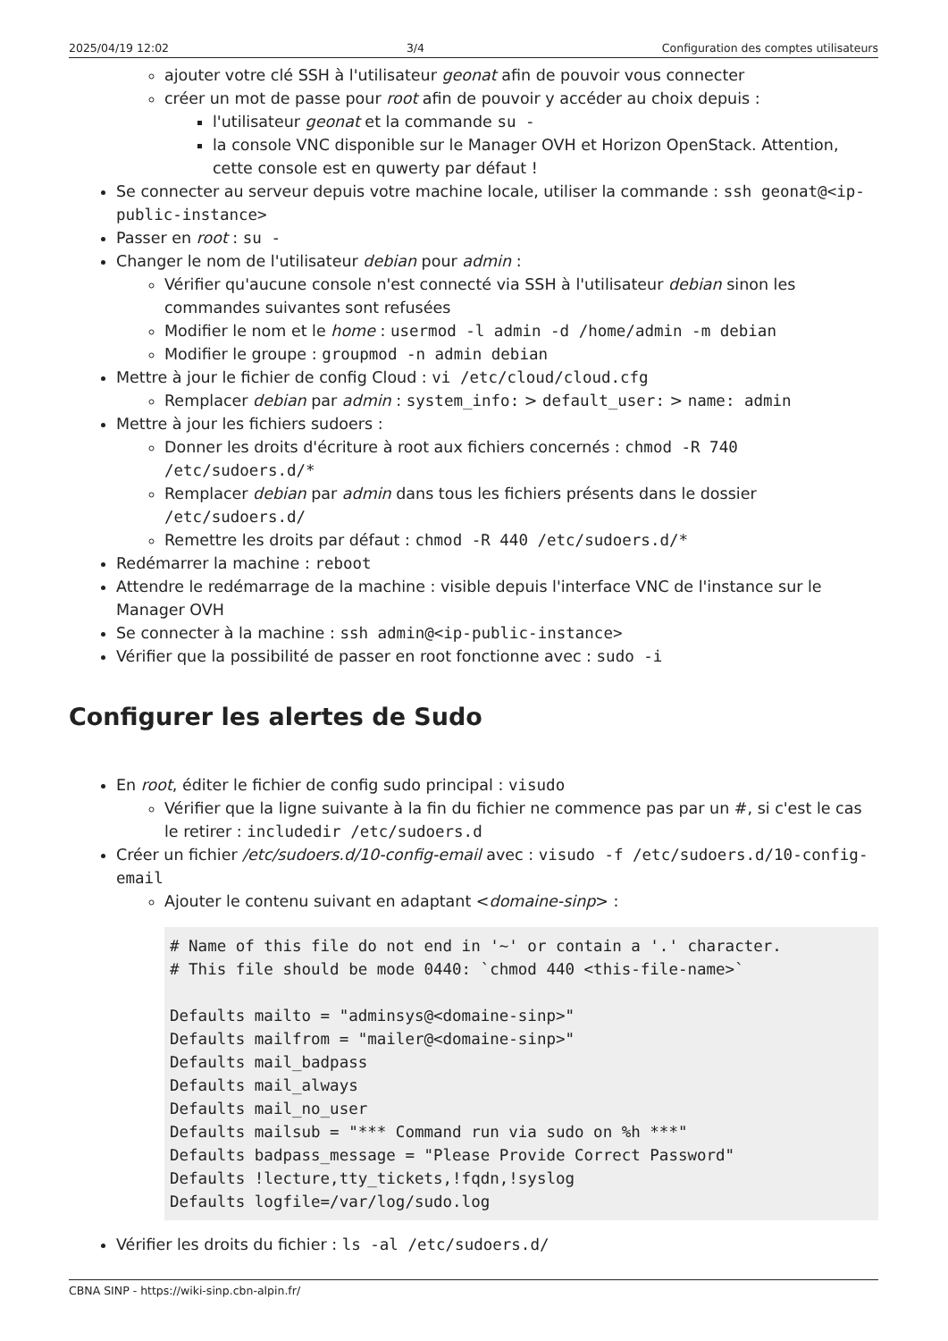2025/04/19 12:02 3/4 Configuration des comptes utilisateurs
ajouter votre clé SSH à l'utilisateur geonat afin de pouvoir vous connecter
créer un mot de passe pour root afin de pouvoir y accéder au choix depuis :
l'utilisateur geonat et la commande su -
la console VNC disponible sur le Manager OVH et Horizon OpenStack. Attention, cette console est en quwerty par défaut !
Se connecter au serveur depuis votre machine locale, utiliser la commande : ssh geonat@<ip-public-instance>
Passer en root : su -
Changer le nom de l'utilisateur debian pour admin :
Vérifier qu'aucune console n'est connecté via SSH à l'utilisateur debian sinon les commandes suivantes sont refusées
Modifier le nom et le home : usermod -l admin -d /home/admin -m debian
Modifier le groupe : groupmod -n admin debian
Mettre à jour le fichier de config Cloud : vi /etc/cloud/cloud.cfg
Remplacer debian par admin : system_info: > default_user: > name: admin
Mettre à jour les fichiers sudoers :
Donner les droits d'écriture à root aux fichiers concernés : chmod -R 740 /etc/sudoers.d/*
Remplacer debian par admin dans tous les fichiers présents dans le dossier /etc/sudoers.d/
Remettre les droits par défaut : chmod -R 440 /etc/sudoers.d/*
Redémarrer la machine : reboot
Attendre le redémarrage de la machine : visible depuis l'interface VNC de l'instance sur le Manager OVH
Se connecter à la machine : ssh admin@<ip-public-instance>
Vérifier que la possibilité de passer en root fonctionne avec : sudo -i
Configurer les alertes de Sudo
En root, éditer le fichier de config sudo principal : visudo
Vérifier que la ligne suivante à la fin du fichier ne commence pas par un #, si c'est le cas le retirer : includedir /etc/sudoers.d
Créer un fichier /etc/sudoers.d/10-config-email avec : visudo -f /etc/sudoers.d/10-config-email
Ajouter le contenu suivant en adaptant <domaine-sinp> :
# Name of this file do not end in '~' or contain a '.' character.
# This file should be mode 0440: `chmod 440 <this-file-name>`

Defaults mailto = "adminsys@<domaine-sinp>"
Defaults mailfrom = "mailer@<domaine-sinp>"
Defaults mail_badpass
Defaults mail_always
Defaults mail_no_user
Defaults mailsub = "*** Command run via sudo on %h ***"
Defaults badpass_message = "Please Provide Correct Password"
Defaults !lecture,tty_tickets,!fqdn,!syslog
Defaults logfile=/var/log/sudo.log
Vérifier les droits du fichier : ls -al /etc/sudoers.d/
CBNA SINP - https://wiki-sinp.cbn-alpin.fr/